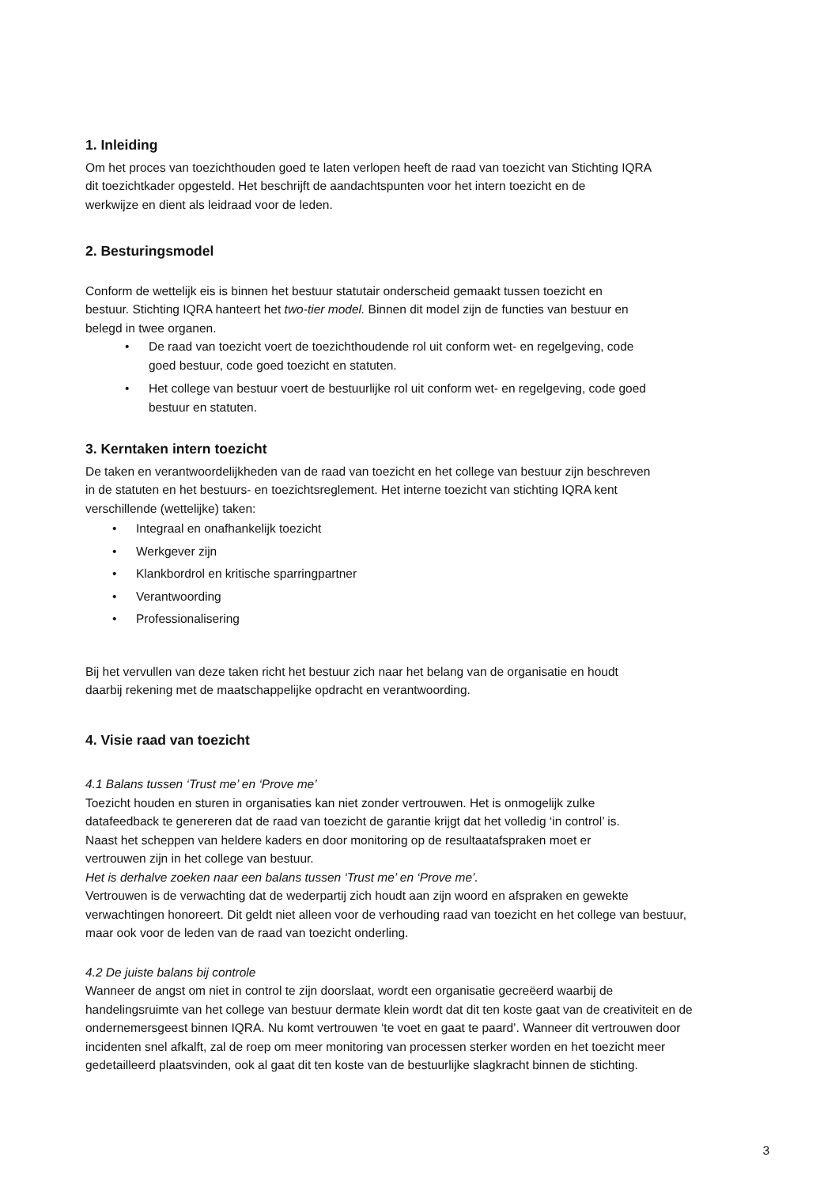1. Inleiding
Om het proces van toezichthouden goed te laten verlopen heeft de raad van toezicht van Stichting IQRA
dit toezichtkader opgesteld. Het beschrijft de aandachtspunten voor het intern toezicht en de
werkwijze en dient als leidraad voor de leden.
2. Besturingsmodel
Conform de wettelijk eis is binnen het bestuur statutair onderscheid gemaakt tussen toezicht en
bestuur. Stichting IQRA hanteert het two-tier model. Binnen dit model zijn de functies van bestuur en
belegd in twee organen.
• De raad van toezicht voert de toezichthoudende rol uit conform wet- en regelgeving, code
goed bestuur, code goed toezicht en statuten.
• Het college van bestuur voert de bestuurlijke rol uit conform wet- en regelgeving, code goed
bestuur en statuten.
3. Kerntaken intern toezicht
De taken en verantwoordelijkheden van de raad van toezicht en het college van bestuur zijn beschreven
in de statuten en het bestuurs- en toezichtsreglement. Het interne toezicht van stichting IQRA kent
verschillende (wettelijke) taken:
• Integraal en onafhankelijk toezicht
• Werkgever zijn
• Klankbordrol en kritische sparringpartner
• Verantwoording
• Professionalisering
Bij het vervullen van deze taken richt het bestuur zich naar het belang van de organisatie en houdt
daarbij rekening met de maatschappelijke opdracht en verantwoording.
4. Visie raad van toezicht
4.1 Balans tussen ‘Trust me’ en ‘Prove me’
Toezicht houden en sturen in organisaties kan niet zonder vertrouwen. Het is onmogelijk zulke
datafeedback te genereren dat de raad van toezicht de garantie krijgt dat het volledig ‘in control’ is.
Naast het scheppen van heldere kaders en door monitoring op de resultaatafspraken moet er
vertrouwen zijn in het college van bestuur.
Het is derhalve zoeken naar een balans tussen ‘Trust me’ en ‘Prove me’.
Vertrouwen is de verwachting dat de wederpartij zich houdt aan zijn woord en afspraken en gewekte
verwachtingen honoreert. Dit geldt niet alleen voor de verhouding raad van toezicht en het college van bestuur,
maar ook voor de leden van de raad van toezicht onderling.
4.2 De juiste balans bij controle
Wanneer de angst om niet in control te zijn doorslaat, wordt een organisatie gecreëerd waarbij de
handelingsruimte van het college van bestuur dermate klein wordt dat dit ten koste gaat van de creativiteit en de
ondernemersgeest binnen IQRA. Nu komt vertrouwen ‘te voet en gaat te paard’. Wanneer dit vertrouwen door
incidenten snel afkalft, zal de roep om meer monitoring van processen sterker worden en het toezicht meer
gedetailleerd plaatsvinden, ook al gaat dit ten koste van de bestuurlijke slagkracht binnen de stichting.
3